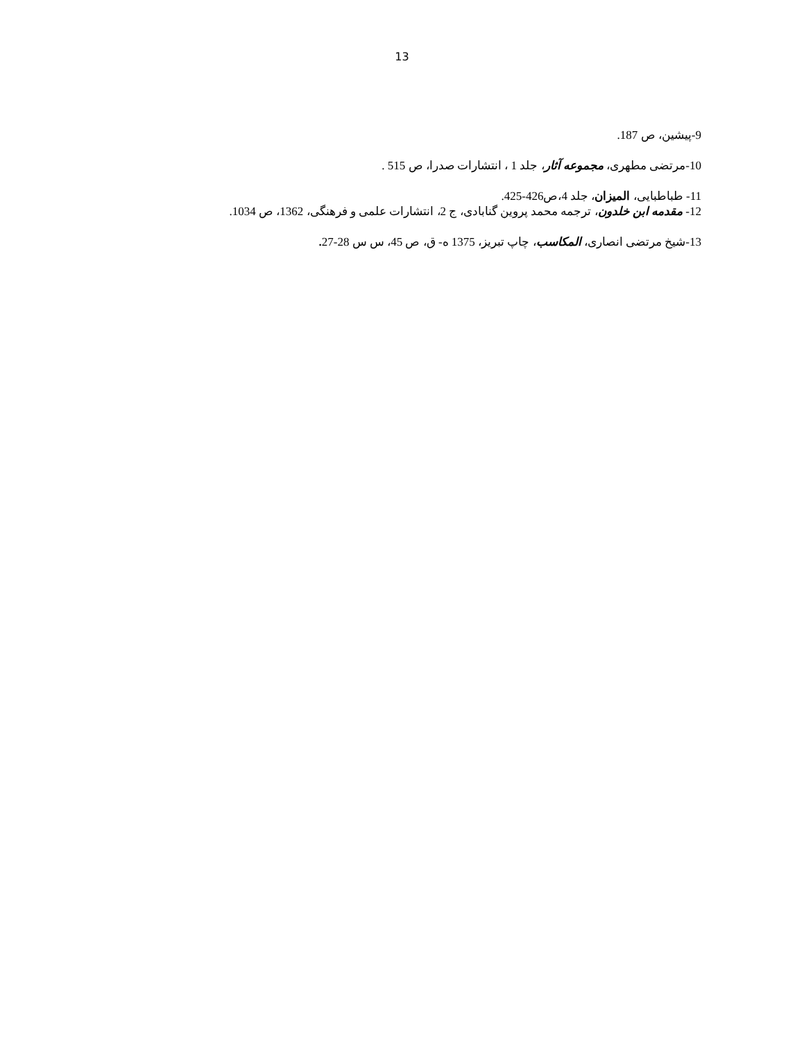13
9-پیشین، ص 187.
10-مرتضی مطهری، مجموعه آثار، جلد 1 ، انتشارات صدرا، ص 515 .
11- طباطبایی، المیزان، جلد 4،ص426-425.
12- مقدمه ابن خلدون، ترجمه محمد پروین گنابادی، ج 2، انتشارات علمی و فرهنگی، 1362، ص 1034.
13-شیخ مرتضی انصاری، المکاسب، چاپ تبریز، 1375 ه- ق، ص 45، س س 28-27.